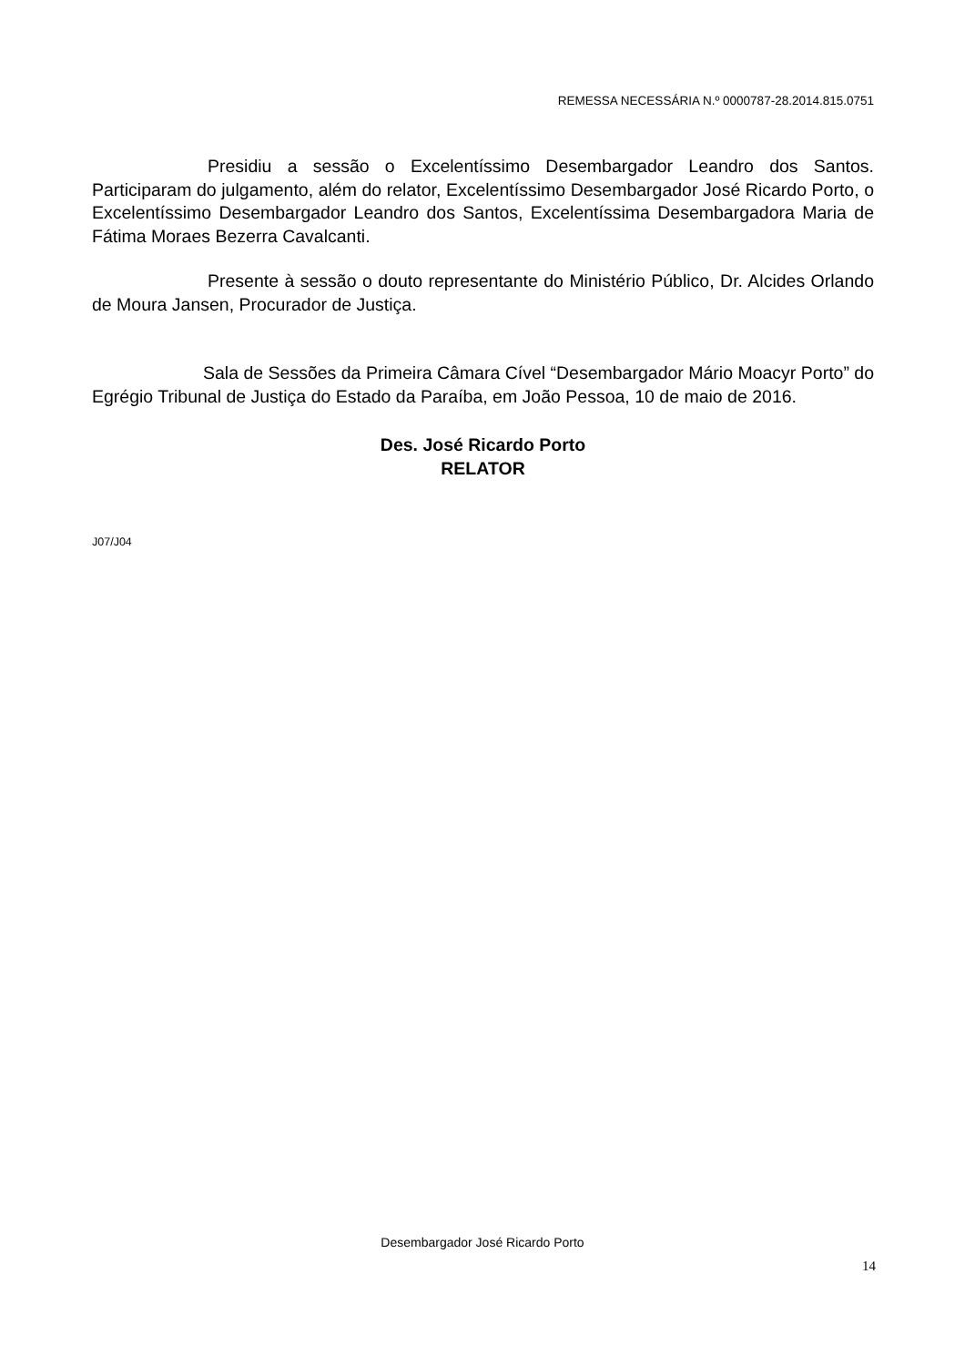REMESSA NECESSÁRIA N.º 0000787-28.2014.815.0751
Presidiu a sessão o Excelentíssimo Desembargador Leandro dos Santos. Participaram do julgamento, além do relator, Excelentíssimo Desembargador José Ricardo Porto, o Excelentíssimo Desembargador Leandro dos Santos, Excelentíssima Desembargadora Maria de Fátima Moraes Bezerra Cavalcanti.
Presente à sessão o douto representante do Ministério Público, Dr. Alcides Orlando de Moura Jansen, Procurador de Justiça.
Sala de Sessões da Primeira Câmara Cível “Desembargador Mário Moacyr Porto” do Egrégio Tribunal de Justiça do Estado da Paraíba, em João Pessoa, 10 de maio de 2016.
Des. José Ricardo Porto
RELATOR
J07/J04
Desembargador José Ricardo Porto
14